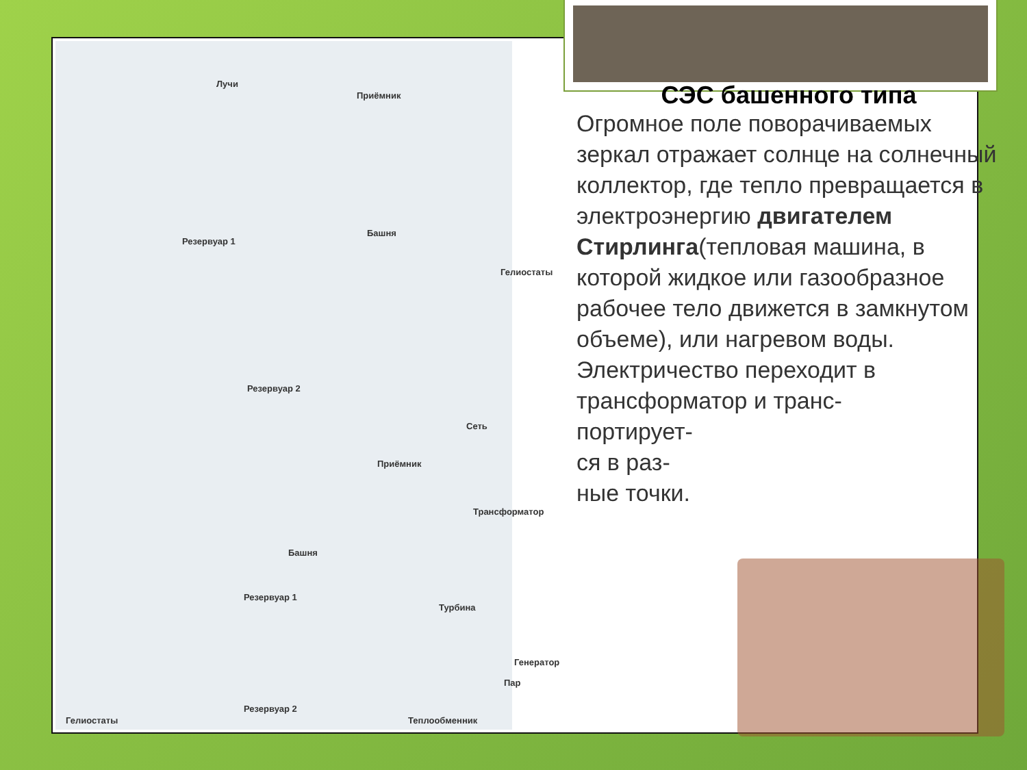Лучи
Приёмник
Башня
Резервуар 1
Гелиостаты
Резервуар 2
Сеть
Приёмник
Трансформатор
Башня
Резервуар 1
Турбина
Генератор
Пар
Гелиостаты
Резервуар 2
Теплообменник
СЭС башенного типа
Огромное поле поворачиваемых зеркал отражает солнце на солнечный коллектор, где тепло превращается в электроэнергию двигателем Стирлинга(тепловая машина, в которой жидкое или газообразное рабочее тело движется в замкнутом объеме), или нагревом воды. Электричество переходит в трансформатор и транс-
портирует-
ся в раз-
ные точки.